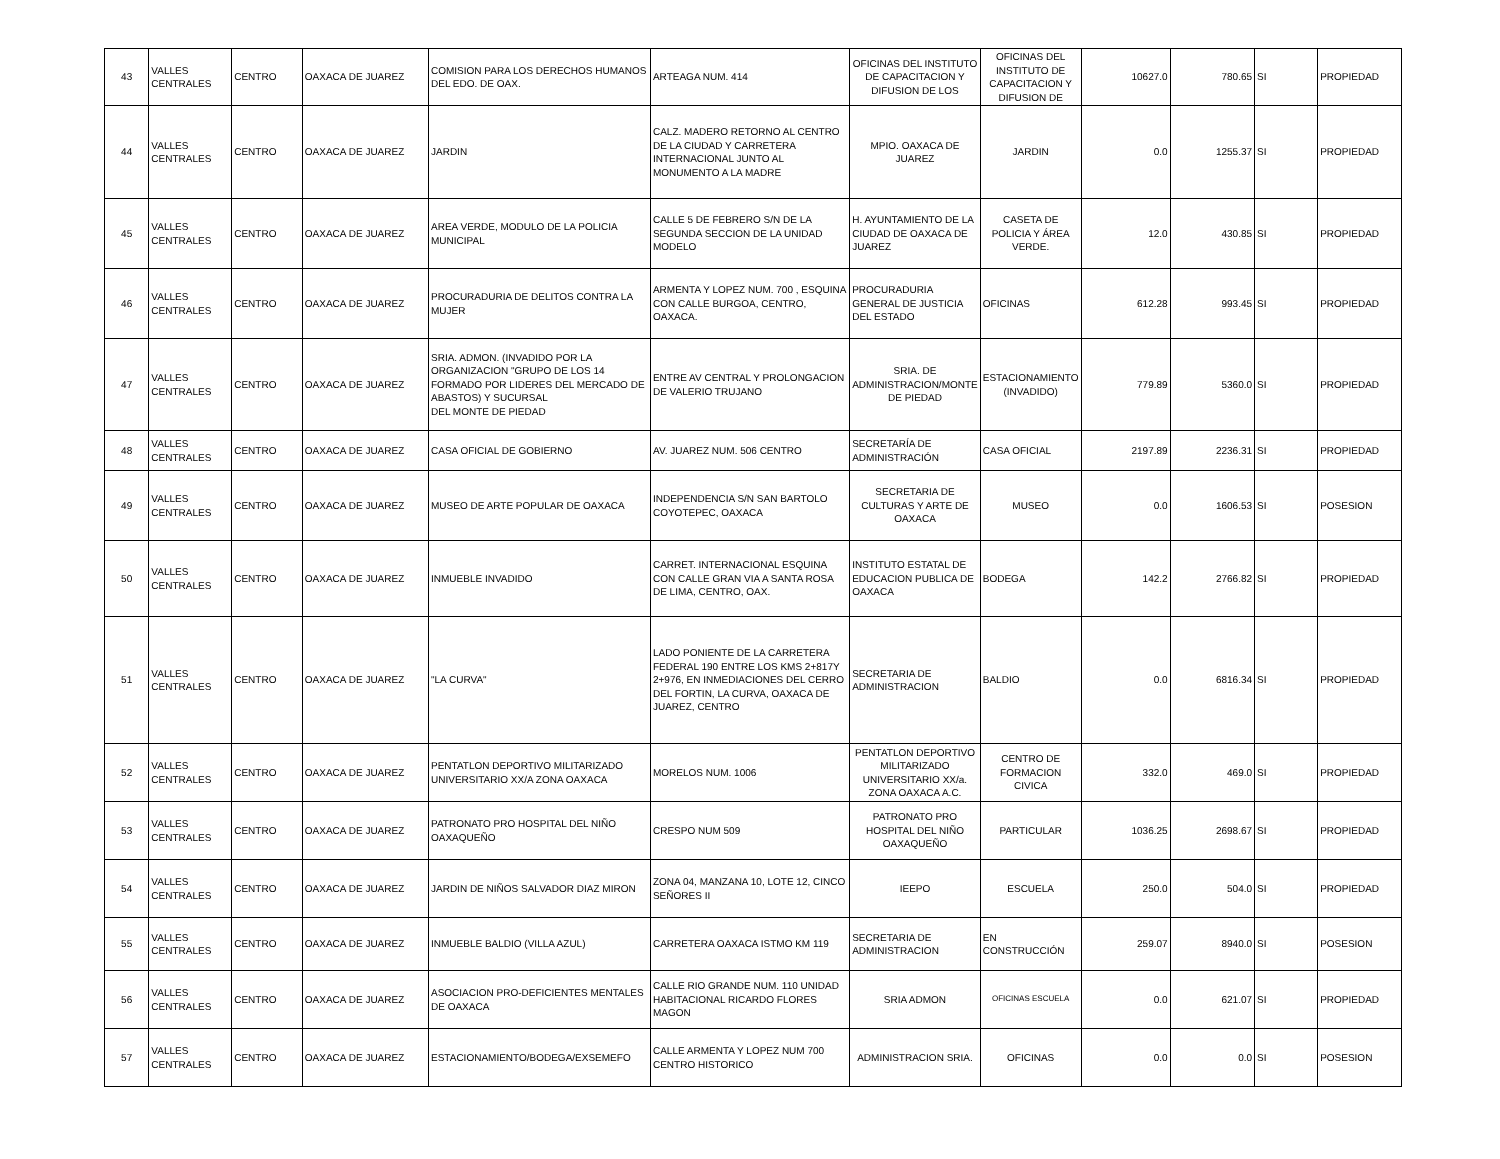| 43 | VALLES CENTRALES | CENTRO | OAXACA DE JUAREZ | COMISION PARA LOS DERECHOS HUMANOS DEL EDO. DE OAX. | ARTEAGA NUM. 414 | OFICINAS DEL INSTITUTO DE CAPACITACION Y DIFUSION DE LOS | OFICINAS DEL INSTITUTO DE CAPACITACION Y DIFUSION DE | 10627.0 | 780.65 | SI | PROPIEDAD |
| 44 | VALLES CENTRALES | CENTRO | OAXACA DE JUAREZ | JARDIN | CALZ. MADERO RETORNO AL CENTRO DE LA CIUDAD Y CARRETERA INTERNACIONAL JUNTO AL MONUMENTO A LA MADRE | MPIO. OAXACA DE JUAREZ | JARDIN | 0.0 | 1255.37 | SI | PROPIEDAD |
| 45 | VALLES CENTRALES | CENTRO | OAXACA DE JUAREZ | AREA VERDE, MODULO DE LA POLICIA MUNICIPAL | CALLE 5 DE FEBRERO S/N DE LA SEGUNDA SECCION DE LA UNIDAD MODELO | H. AYUNTAMIENTO DE LA CIUDAD DE OAXACA DE JUAREZ | CASETA DE POLICIA Y ÁREA VERDE. | 12.0 | 430.85 | SI | PROPIEDAD |
| 46 | VALLES CENTRALES | CENTRO | OAXACA DE JUAREZ | PROCURADURIA DE DELITOS CONTRA LA MUJER | ARMENTA Y LOPEZ NUM. 700 , ESQUINA CON CALLE BURGOA, CENTRO, OAXACA. | PROCURADURIA GENERAL DE JUSTICIA DEL ESTADO | OFICINAS | 612.28 | 993.45 | SI | PROPIEDAD |
| 47 | VALLES CENTRALES | CENTRO | OAXACA DE JUAREZ | SRIA. ADMON. (INVADIDO POR LA ORGANIZACION "GRUPO DE LOS 14 FORMADO POR LIDERES DEL MERCADO DE ABASTOS) Y SUCURSAL DEL MONTE DE PIEDAD | ENTRE AV CENTRAL Y PROLONGACION DE VALERIO TRUJANO | SRIA. DE ADMINISTRACION/MONTE DE PIEDAD | ESTACIONAMIENTO (INVADIDO) | 779.89 | 5360.0 | SI | PROPIEDAD |
| 48 | VALLES CENTRALES | CENTRO | OAXACA DE JUAREZ | CASA OFICIAL DE GOBIERNO | AV. JUAREZ NUM. 506 CENTRO | SECRETARÍA DE ADMINISTRACIÓN | CASA OFICIAL | 2197.89 | 2236.31 | SI | PROPIEDAD |
| 49 | VALLES CENTRALES | CENTRO | OAXACA DE JUAREZ | MUSEO DE ARTE POPULAR DE OAXACA | INDEPENDENCIA S/N SAN BARTOLO COYOTEPEC, OAXACA | SECRETARIA DE CULTURAS Y ARTE DE OAXACA | MUSEO | 0.0 | 1606.53 | SI | POSESION |
| 50 | VALLES CENTRALES | CENTRO | OAXACA DE JUAREZ | INMUEBLE INVADIDO | CARRET. INTERNACIONAL ESQUINA CON CALLE GRAN VIA A SANTA ROSA DE LIMA, CENTRO, OAX. | INSTITUTO ESTATAL DE EDUCACION PUBLICA DE OAXACA | BODEGA | 142.2 | 2766.82 | SI | PROPIEDAD |
| 51 | VALLES CENTRALES | CENTRO | OAXACA DE JUAREZ | "LA CURVA" | LADO PONIENTE DE LA CARRETERA FEDERAL 190 ENTRE LOS KMS 2+817Y 2+976, EN INMEDIACIONES DEL CERRO DEL FORTIN, LA CURVA, OAXACA DE JUAREZ, CENTRO | SECRETARIA DE ADMINISTRACION | BALDIO | 0.0 | 6816.34 | SI | PROPIEDAD |
| 52 | VALLES CENTRALES | CENTRO | OAXACA DE JUAREZ | PENTATLON DEPORTIVO MILITARIZADO UNIVERSITARIO XX/A ZONA OAXACA | MORELOS NUM. 1006 | PENTATLON DEPORTIVO MILITARIZADO UNIVERSITARIO XX/a. ZONA OAXACA A.C. | CENTRO DE FORMACION CIVICA | 332.0 | 469.0 | SI | PROPIEDAD |
| 53 | VALLES CENTRALES | CENTRO | OAXACA DE JUAREZ | PATRONATO PRO HOSPITAL DEL NIÑO OAXAQUEÑO | CRESPO NUM 509 | PATRONATO PRO HOSPITAL DEL NIÑO OAXAQUEÑO | PARTICULAR | 1036.25 | 2698.67 | SI | PROPIEDAD |
| 54 | VALLES CENTRALES | CENTRO | OAXACA DE JUAREZ | JARDIN DE NIÑOS SALVADOR DIAZ MIRON | ZONA 04, MANZANA 10, LOTE 12, CINCO SEÑORES II | IEEPO | ESCUELA | 250.0 | 504.0 | SI | PROPIEDAD |
| 55 | VALLES CENTRALES | CENTRO | OAXACA DE JUAREZ | INMUEBLE BALDIO (VILLA AZUL) | CARRETERA OAXACA ISTMO KM 119 | SECRETARIA DE ADMINISTRACION | EN CONSTRUCCIÓN | 259.07 | 8940.0 | SI | POSESION |
| 56 | VALLES CENTRALES | CENTRO | OAXACA DE JUAREZ | ASOCIACION PRO-DEFICIENTES MENTALES DE OAXACA | CALLE RIO GRANDE NUM. 110 UNIDAD HABITACIONAL RICARDO FLORES MAGON | SRIA ADMON | OFICINAS ESCUELA | 0.0 | 621.07 | SI | PROPIEDAD |
| 57 | VALLES CENTRALES | CENTRO | OAXACA DE JUAREZ | ESTACIONAMIENTO/BODEGA/EXSEMEFO | CALLE ARMENTA Y LOPEZ NUM 700 CENTRO HISTORICO | ADMINISTRACION SRIA. | OFICINAS | 0.0 | 0.0 | SI | POSESION |